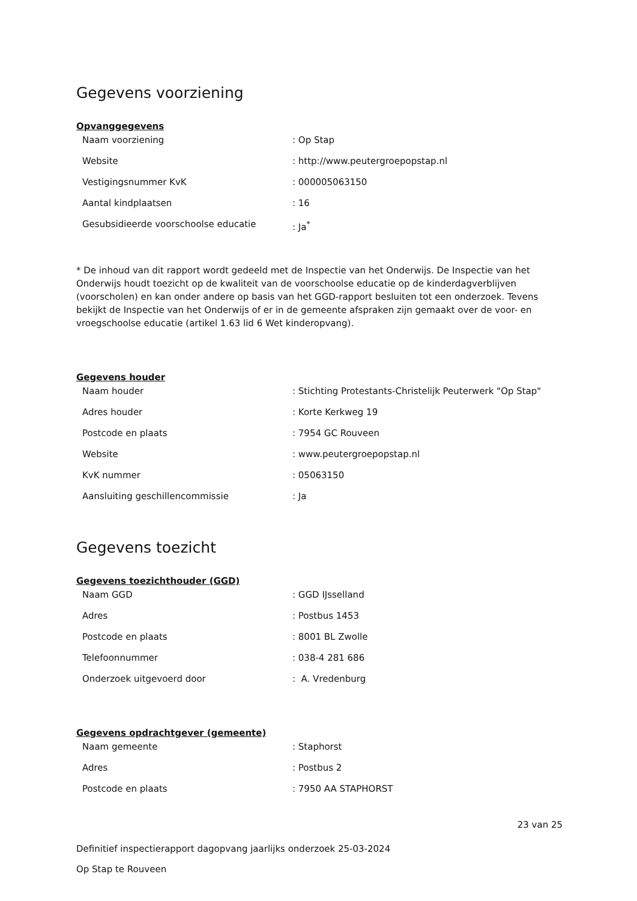Gegevens voorziening
Opvanggegevens
| Naam voorziening | : Op Stap |
| Website | : http://www.peutergroepopstap.nl |
| Vestigingsnummer KvK | : 000005063150 |
| Aantal kindplaatsen | : 16 |
| Gesubsidieerde voorschoolse educatie | : Ja<sup>*</sup> |
* De inhoud van dit rapport wordt gedeeld met de Inspectie van het Onderwijs. De Inspectie van het Onderwijs houdt toezicht op de kwaliteit van de voorschoolse educatie op de kinderdagverblijven (voorscholen) en kan onder andere op basis van het GGD-rapport besluiten tot een onderzoek. Tevens bekijkt de Inspectie van het Onderwijs of er in de gemeente afspraken zijn gemaakt over de voor- en vroegschoolse educatie (artikel 1.63 lid 6 Wet kinderopvang).
Gegevens houder
| Naam houder | : Stichting Protestants-Christelijk Peuterwerk "Op Stap" |
| Adres houder | : Korte Kerkweg 19 |
| Postcode en plaats | : 7954 GC Rouveen |
| Website | : www.peutergroepopstap.nl |
| KvK nummer | : 05063150 |
| Aansluiting geschillencommissie | : Ja |
Gegevens toezicht
Gegevens toezichthouder (GGD)
| Naam GGD | : GGD IJsselland |
| Adres | : Postbus 1453 |
| Postcode en plaats | : 8001 BL Zwolle |
| Telefoonnummer | : 038-4 281 686 |
| Onderzoek uitgevoerd door | : A. Vredenburg |
Gegevens opdrachtgever (gemeente)
| Naam gemeente | : Staphorst |
| Adres | : Postbus 2 |
| Postcode en plaats | : 7950 AA STAPHORST |
23 van 25
Definitief inspectierapport dagopvang jaarlijks onderzoek 25-03-2024
Op Stap te Rouveen